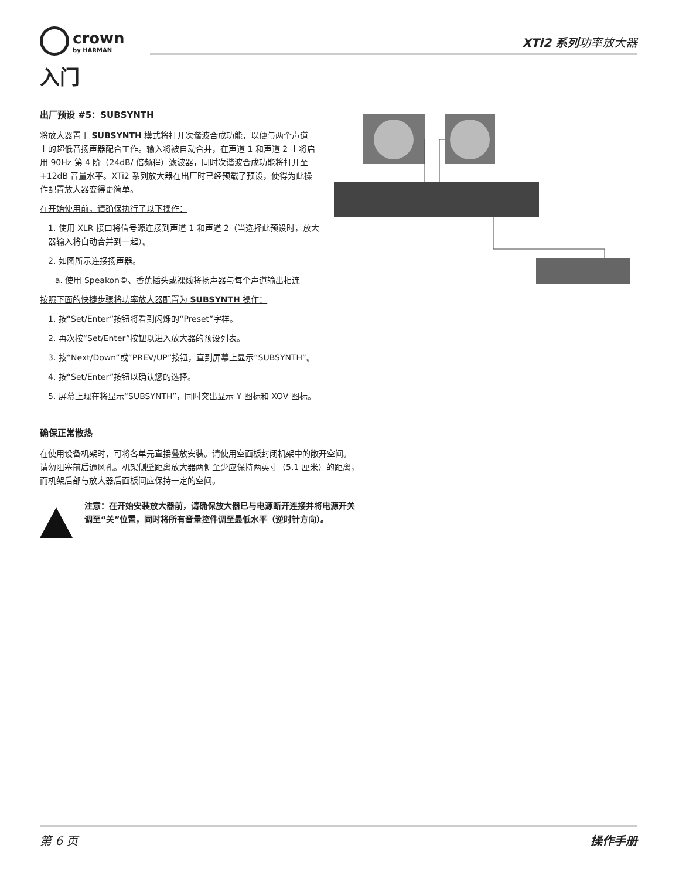crown
by HARMAN
XTi2 系列功率放大器
入门
出厂预设 #5：SUBSYNTH
将放大器置于 SUBSYNTH 模式将打开次谐波合成功能，以便与两个声道上的超低音扬声器配合工作。输入将被自动合并，在声道 1 和声道 2 上将启用 90Hz 第 4 阶（24dB/ 倍频程）滤波器，同时次谐波合成功能将打开至 +12dB 音量水平。XTi2 系列放大器在出厂时已经预载了预设，使得为此操作配置放大器变得更简单。
在开始使用前，请确保执行了以下操作：
1. 使用 XLR 接口将信号源连接到声道 1 和声道 2（当选择此预设时，放大器输入将自动合并到一起）。
2. 如图所示连接扬声器。
a. 使用 Speakon©、香蕉插头或裸线将扬声器与每个声道输出相连
按照下面的快捷步骤将功率放大器配置为 SUBSYNTH 操作：
1. 按“Set/Enter”按钮将看到闪烁的“Preset”字样。
2. 再次按“Set/Enter”按钮以进入放大器的预设列表。
3. 按“Next/Down”或“PREV/UP”按钮，直到屏幕上显示“SUBSYNTH”。
4. 按“Set/Enter”按钮以确认您的选择。
5. 屏幕上现在将显示“SUBSYNTH”，同时突出显示 Y 图标和 XOV 图标。
确保正常散热
在使用设备机架时，可将各单元直接叠放安装。请使用空面板封闭机架中的敞开空间。请勿阻塞前后通风孔。机架侧壁距离放大器两侧至少应保持两英寸（5.1 厘米）的距离，而机架后部与放大器后面板间应保持一定的空间。
注意：在开始安装放大器前，请确保放大器已与电源断开连接并将电源开关调至“关”位置，同时将所有音量控件调至最低水平（逆时针方向）。
第 6 页 操作手册